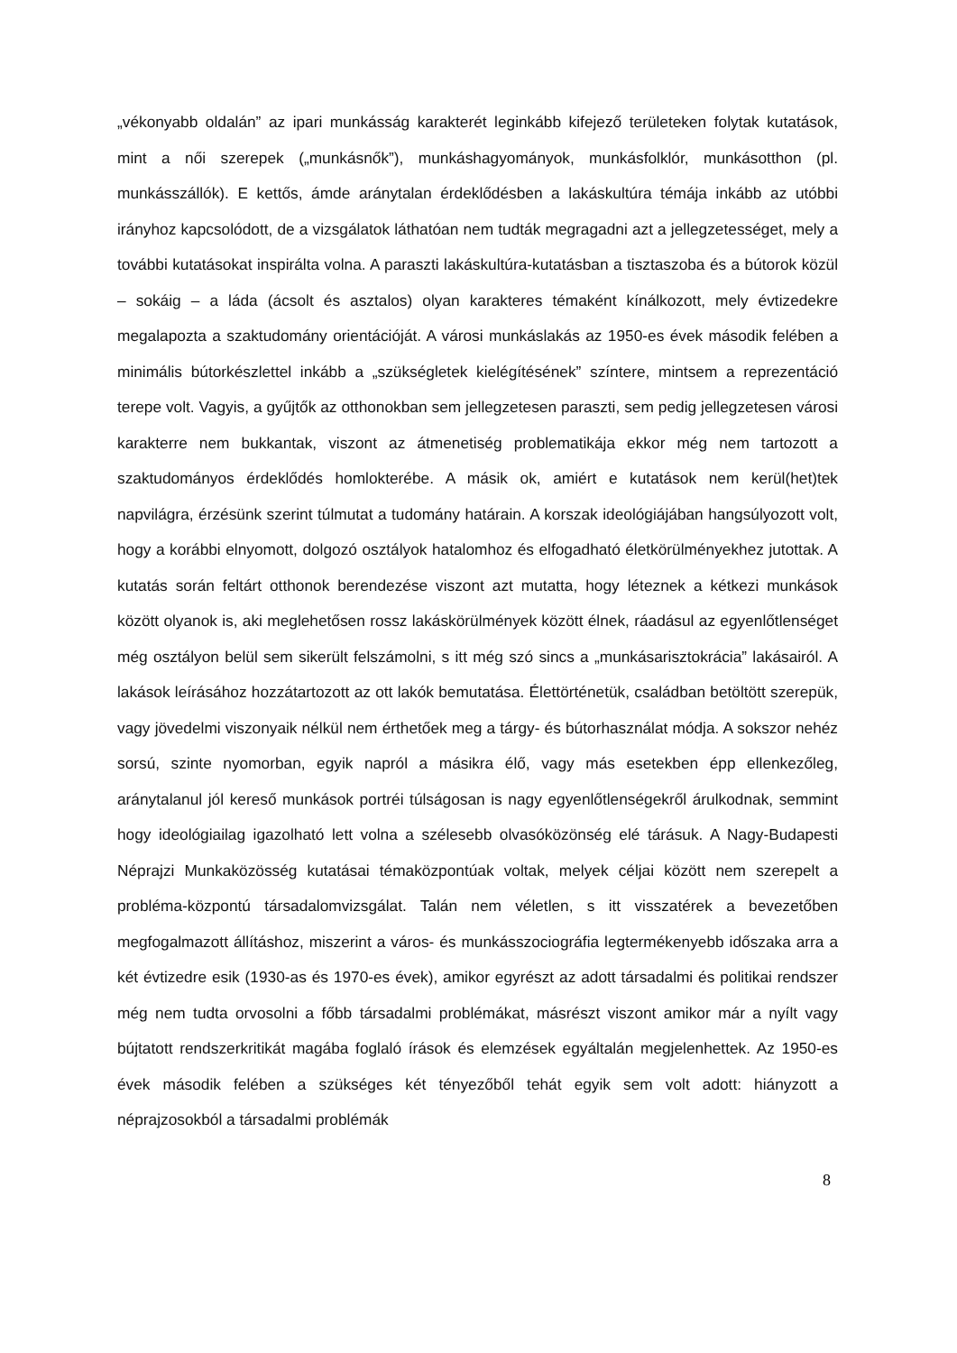„vékonyabb oldalán” az ipari munkásság karakterét leginkább kifejező területeken folytak kutatások, mint a női szerepek („munkásnők”), munkáshagyományok, munkásfolklór, munkásotthon (pl. munkásszállók). E kettős, ámde aránytalan érdeklődésben a lakáskultúra témája inkább az utóbbi irányhoz kapcsolódott, de a vizsgálatok láthatóan nem tudták megragadni azt a jellegzetességet, mely a további kutatásokat inspirálta volna. A paraszti lakáskultúra-kutatásban a tisztaszoba és a bútorok közül – sokáig – a láda (ácsolt és asztalos) olyan karakteres témaként kínálkozott, mely évtizedekre megalapozta a szaktudomány orientációját. A városi munkáslakás az 1950-es évek második felében a minimális bútorkészlettel inkább a „szükségletek kielégítésének” színtere, mintsem a reprezentáció terepe volt. Vagyis, a gyűjtők az otthonokban sem jellegzetesen paraszti, sem pedig jellegzetesen városi karakterre nem bukkantak, viszont az átmenetiség problematikája ekkor még nem tartozott a szaktudományos érdeklődés homlokterébe. A másik ok, amiért e kutatások nem kerül(het)tek napvilágra, érzésünk szerint túlmutat a tudomány határain. A korszak ideológiájában hangsúlyozott volt, hogy a korábbi elnyomott, dolgozó osztályok hatalomhoz és elfogadható életkörülményekhez jutottak. A kutatás során feltárt otthonok berendezése viszont azt mutatta, hogy léteznek a kétkezi munkások között olyanok is, aki meglehetősen rossz lakáskörülmények között élnek, ráadásul az egyenlőtlenséget még osztályon belül sem sikerült felszámolni, s itt még szó sincs a „munkásarisztokrácia” lakásairól. A lakások leírásához hozzátartozott az ott lakók bemutatása. Élettörténetük, családban betöltött szerepük, vagy jövedelmi viszonyaik nélkül nem érthetőek meg a tárgy- és bútorhasználat módja. A sokszor nehéz sorsú, szinte nyomorban, egyik napról a másikra élő, vagy más esetekben épp ellenkezőleg, aránytalanul jól kereső munkások portréi túlságosan is nagy egyenlőtlenségekről árulkodnak, semmint hogy ideológiailag igazolható lett volna a szélesebb olvasóközönség elé tárásuk. A Nagy-Budapesti Néprajzi Munkaközösség kutatásai témaközpontúak voltak, melyek céljai között nem szerepelt a probléma-központú társadalomvizsgálat. Talán nem véletlen, s itt visszatérek a bevezetőben megfogalmazott állításhoz, miszerint a város- és munkásszociográfia legtermékenyebb időszaka arra a két évtizedre esik (1930-as és 1970-es évek), amikor egyrészt az adott társadalmi és politikai rendszer még nem tudta orvosolni a főbb társadalmi problémákat, másrészt viszont amikor már a nyílt vagy bújtatott rendszerkritikát magába foglaló írások és elemzések egyáltalán megjelenhettek. Az 1950-es évek második felében a szükséges két tényezőből tehát egyik sem volt adott: hiányzott a néprajzosokból a társadalmi problémák
8